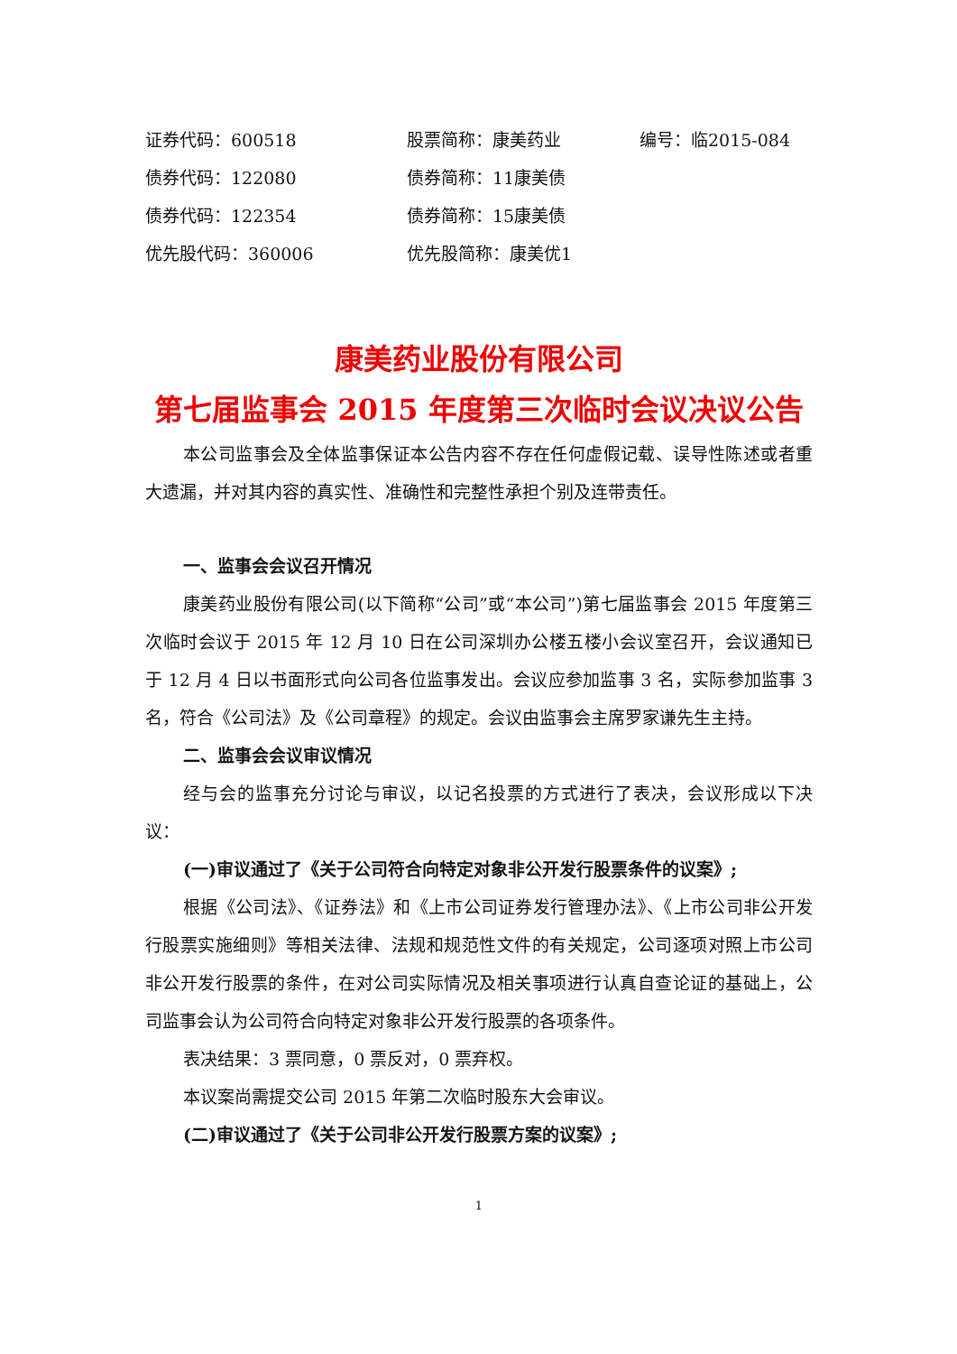| 证券代码：600518 | 股票简称：康美药业 | 编号：临2015-084 |
| 债券代码：122080 | 债券简称：11康美债 | |
| 债券代码：122354 | 债券简称：15康美债 | |
| 优先股代码：360006 | 优先股简称：康美优1 | |
康美药业股份有限公司
第七届监事会 2015 年度第三次临时会议决议公告
本公司监事会及全体监事保证本公告内容不存在任何虚假记载、误导性陈述或者重大遗漏，并对其内容的真实性、准确性和完整性承担个别及连带责任。
一、监事会会议召开情况
康美药业股份有限公司(以下简称“公司”或“本公司”)第七届监事会 2015 年度第三次临时会议于 2015 年 12 月 10 日在公司深圳办公楼五楼小会议室召开，会议通知已于 12 月 4 日以书面形式向公司各位监事发出。会议应参加监事 3 名，实际参加监事 3 名，符合《公司法》及《公司章程》的规定。会议由监事会主席罗家谦先生主持。
二、监事会会议审议情况
经与会的监事充分讨论与审议，以记名投票的方式进行了表决，会议形成以下决议：
(一)审议通过了《关于公司符合向特定对象非公开发行股票条件的议案》;
根据《公司法》、《证券法》和《上市公司证券发行管理办法》、《上市公司非公开发行股票实施细则》等相关法律、法规和规范性文件的有关规定，公司逐项对照上市公司非公开发行股票的条件，在对公司实际情况及相关事项进行认真自查论证的基础上，公司监事会认为公司符合向特定对象非公开发行股票的各项条件。
表决结果：3 票同意，0 票反对，0 票弃权。
本议案尚需提交公司 2015 年第二次临时股东大会审议。
(二)审议通过了《关于公司非公开发行股票方案的议案》;
1